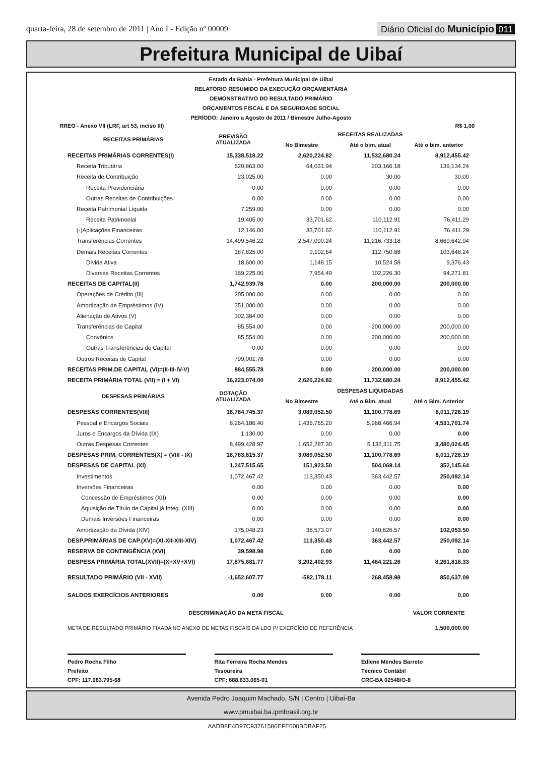quarta-feira, 28 de setembro de 2011 | Ano I - Edição nº 00009
Diário Oficial do Município 011
Prefeitura Municipal de Uibaí
Estado da Bahia - Prefeitura Municipal de Uibai
RELATÓRIO RESUMIDO DA EXECUÇÃO ORÇAMENTÁRIA
DEMONSTRATIVO DO RESULTADO PRIMÁRIO
ORÇAMENTOS FISCAL E DA SEGURIDADE SOCIAL
PERÍODO: Janeiro a Agosto de 2011 / Bimestre Julho-Agosto
RREO - Anexo VII (LRF, art 53, inciso III) R$ 1,00
| RECEITAS PRIMÁRIAS | PREVISÃO ATUALIZADA | RECEITAS REALIZADAS | | |
| --- | --- | --- | --- | --- |
| | | No Bimestre | Até o bim. atual | Até o bim. anterior |
| RECEITAS PRIMÁRIAS CORRENTES(I) | 15,338,518.22 | 2,620,224.82 | 11,532,680.24 | 8,912,455.42 |
| Receita Tributária | 620,863.00 | 64,031.94 | 203,166.18 | 139,134.24 |
| Receita de Contribuição | 23,025.00 | 0.00 | 30.00 | 30.00 |
| Receita Previdenciária | 0.00 | 0.00 | 0.00 | 0.00 |
| Outras Receitas de Contribuições | 0.00 | 0.00 | 0.00 | 0.00 |
| Receita Patrimonial Líquida | 7,259.00 | 0.00 | 0.00 | 0.00 |
| Receita Patrimonial | 19,405.00 | 33,701.62 | 110,112.91 | 76,411.29 |
| (-)Aplicações Financeiras | 12,146.00 | 33,701.62 | 110,112.91 | 76,411.29 |
| Transferências Correntes | 14,499,546.22 | 2,547,090.24 | 11,216,733.18 | 8,669,642.94 |
| Demais Receitas Correntes | 187,825.00 | 9,102.64 | 112,750.88 | 103,648.24 |
| Dívida Ativa | 18,600.00 | 1,148.15 | 10,524.58 | 9,376.43 |
| Diversas Receitas Correntes | 169,225.00 | 7,954.49 | 102,226.30 | 94,271.81 |
| RECEITAS DE CAPITAL(II) | 1,742,939.78 | 0.00 | 200,000.00 | 200,000.00 |
| Operações de Crédito (III) | 205,000.00 | 0.00 | 0.00 | 0.00 |
| Amortização de Empréstimos (IV) | 351,000.00 | 0.00 | 0.00 | 0.00 |
| Alienação de Ativos (V) | 302,384.00 | 0.00 | 0.00 | 0.00 |
| Transferências de Capital | 85,554.00 | 0.00 | 200,000.00 | 200,000.00 |
| Convênios | 85,554.00 | 0.00 | 200,000.00 | 200,000.00 |
| Outras Transferências de Capital | 0.00 | 0.00 | 0.00 | 0.00 |
| Outros Receitas de Capital | 799,001.78 | 0.00 | 0.00 | 0.00 |
| RECEITAS PRIM.DE CAPITAL (VI)=(II-III-IV-V) | 884,555.78 | 0.00 | 200,000.00 | 200,000.00 |
| RECEITA PRIMÁRIA TOTAL (VII) = (I + VI) | 16,223,074.00 | 2,620,224.82 | 11,732,680.24 | 8,912,455.42 |
| DESPESAS PRIMÁRIAS | DOTAÇÃO ATUALIZADA | DESPESAS LIQUIDADAS | | |
| | | No Bimestre | Até o Bim. atual | Até o Bim. Anterior |
| DESPESAS CORRENTES(VIII) | 16,764,745.37 | 3,089,052.50 | 11,100,778.69 | 8,011,726.19 |
| Pessoal e Encargos Sociais | 8,264,186.40 | 1,436,765.20 | 5,968,466.94 | 4,531,701.74 |
| Juros e Encargos da Dívida (IX) | 1,130.00 | 0.00 | 0.00 | 0.00 |
| Outras Despesas Correntes | 8,499,428.97 | 1,652,287.30 | 5,132,311.75 | 3,480,024.45 |
| DESPESAS PRIM. CORRENTES(X) = (VIII - IX) | 16,763,615.37 | 3,089,052.50 | 11,100,778.69 | 8,011,726.19 |
| DESPESAS DE CAPITAL (XI) | 1,247,515.65 | 151,923.50 | 504,069.14 | 352,145.64 |
| Investimentos | 1,072,467.42 | 113,350.43 | 363,442.57 | 250,092.14 |
| Inversões Financeiras | 0.00 | 0.00 | 0.00 | 0.00 |
| Concessão de Empréstimos (XII) | 0.00 | 0.00 | 0.00 | 0.00 |
| Aquisição de Título de Capital já Integ. (XIII) | 0.00 | 0.00 | 0.00 | 0.00 |
| Demais Inversões Financeiras | 0.00 | 0.00 | 0.00 | 0.00 |
| Amortização da Dívida (XIV) | 175,048.23 | 38,573.07 | 140,626.57 | 102,053.50 |
| DESP.PRIMÁRIAS DE CAP.(XV)=(XI-XII-XIII-XIV) | 1,072,467.42 | 113,350.43 | 363,442.57 | 250,092.14 |
| RESERVA DE CONTINGÊNCIA (XVI) | 39,598.98 | 0.00 | 0.00 | 0.00 |
| DESPESA PRIMÁRIA TOTAL(XVII)=(X+XV+XVI) | 17,875,681.77 | 3,202,402.93 | 11,464,221.26 | 8,261,818.33 |
| RESULTADO PRIMÁRIO (VII - XVII) | -1,652,607.77 | -582,178.11 | 268,458.98 | 850,637.09 |
| SALDOS EXERCÍCIOS ANTERIORES | 0.00 | 0.00 | 0.00 | 0.00 |
| DESCRIMINAÇÃO DA META FISCAL | | | | VALOR CORRENTE |
| META DE RESULTADO PRIMÁRIO FIXADA NO ANEXO DE METAS FISCAIS DA LDO P/ EXERCÍCIO DE REFERÊNCIA | | | | 1,500,000.00 |
Pedro Rocha Filho
Prefeito
CPF: 117.083.795-68
Rita Ferreira Rocha Mendes
Tesoureira
CPF: 688.633.065-91
Edlene Mendes Barreto
Técnico Contábil
CRC-BA 02548/O-8
Avenida Pedro Joaquim Machado, S/N | Centro | Uibaí-Ba
www.pmuibai.ba.ipmbrasil.org.br
AADB8E4D97C93761586EFE000BDBAF25